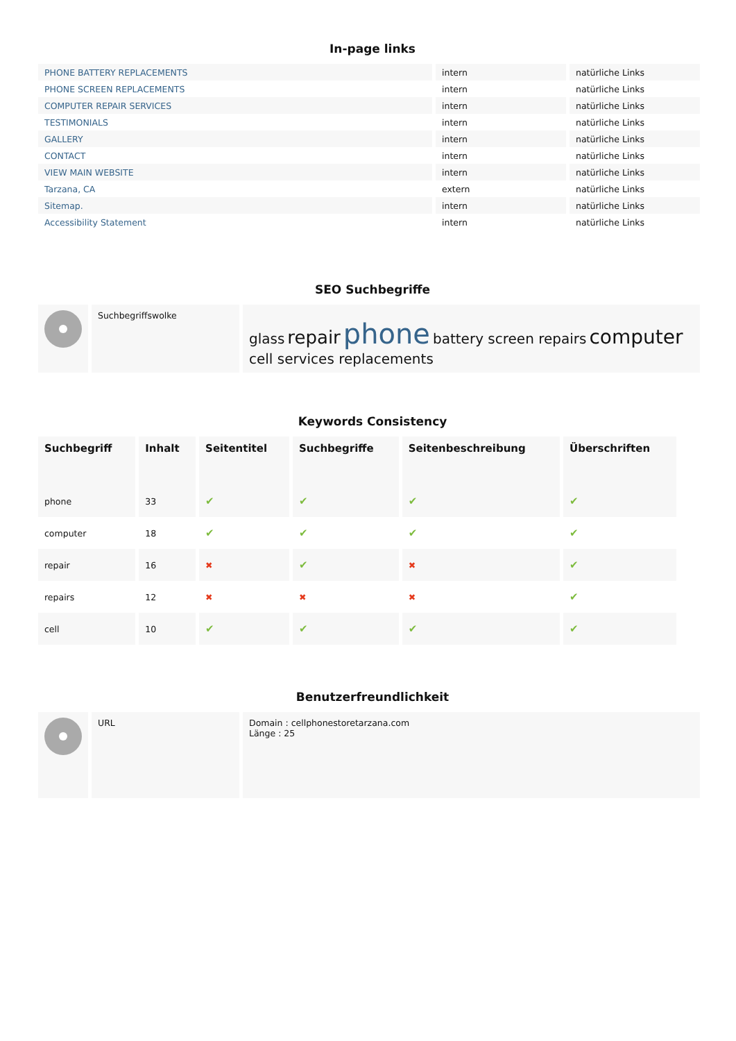In-page links
| PHONE BATTERY REPLACEMENTS | intern | natürliche Links |
| PHONE SCREEN REPLACEMENTS | intern | natürliche Links |
| COMPUTER REPAIR SERVICES | intern | natürliche Links |
| TESTIMONIALS | intern | natürliche Links |
| GALLERY | intern | natürliche Links |
| CONTACT | intern | natürliche Links |
| VIEW MAIN WEBSITE | intern | natürliche Links |
| Tarzana, CA | extern | natürliche Links |
| Sitemap. | intern | natürliche Links |
| Accessibility Statement | intern | natürliche Links |
SEO Suchbegriffe
| | Suchbegriffswolke | glass repair phone battery screen repairs computer cell services replacements |
Keywords Consistency
| Suchbegriff | Inhalt | Seitentitel | Suchbegriffe | Seitenbeschreibung | Überschriften |
| --- | --- | --- | --- | --- | --- |
| phone | 33 | ✔ | ✔ | ✔ | ✔ |
| computer | 18 | ✔ | ✔ | ✔ | ✔ |
| repair | 16 | ✖ | ✔ | ✖ | ✔ |
| repairs | 12 | ✖ | ✖ | ✖ | ✔ |
| cell | 10 | ✔ | ✔ | ✔ | ✔ |
Benutzerfreundlichkeit
| | URL | Domain : cellphonestoretarzana.com Länge : 25 |